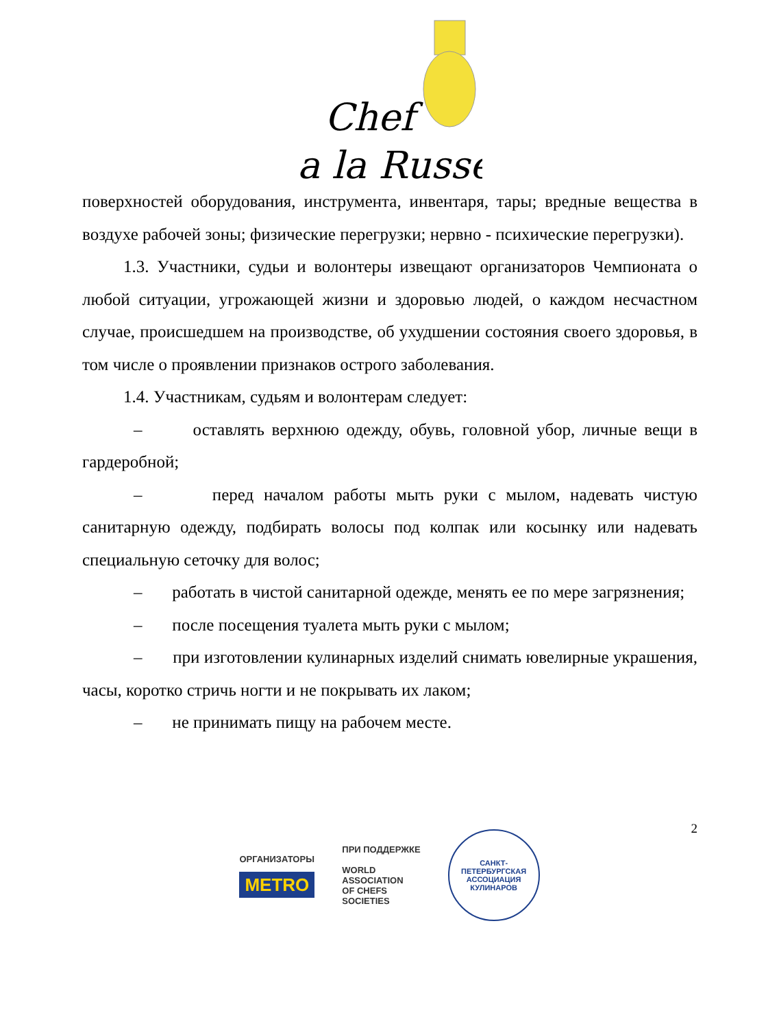Chef
a la Russe
поверхностей оборудования, инструмента, инвентаря, тары; вредные вещества в воздухе рабочей зоны; физические перегрузки; нервно - психические перегрузки).
1.3. Участники, судьи и волонтеры извещают организаторов Чемпионата о любой ситуации, угрожающей жизни и здоровью людей, о каждом несчастном случае, происшедшем на производстве, об ухудшении состояния своего здоровья, в том числе о проявлении признаков острого заболевания.
1.4. Участникам, судьям и волонтерам следует:
– оставлять верхнюю одежду, обувь, головной убор, личные вещи в гардеробной;
– перед началом работы мыть руки с мылом, надевать чистую санитарную одежду, подбирать волосы под колпак или косынку или надевать специальную сеточку для волос;
– работать в чистой санитарной одежде, менять ее по мере загрязнения;
– после посещения туалета мыть руки с мылом;
– при изготовлении кулинарных изделий снимать ювелирные украшения, часы, коротко стричь ногти и не покрывать их лаком;
– не принимать пищу на рабочем месте.
2
ОРГАНИЗАТОРЫ
METRO
ПРИ ПОДДЕРЖКЕ
WORLD
ASSOCIATION
OF CHEFS
SOCIETIES
САНКТ-ПЕТЕРБУРГСКАЯ
АССОЦИАЦИЯ КУЛИНАРОВ